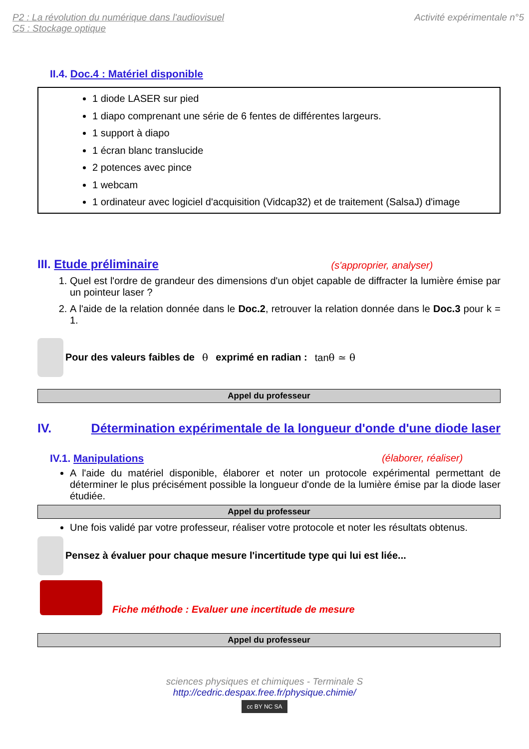P2 : La révolution du numérique dans l'audiovisuel
C5 : Stockage optique
Activité expérimentale n°5
II.4. Doc.4 : Matériel disponible
1 diode LASER sur pied
1 diapo comprenant une série de 6 fentes de différentes largeurs.
1 support à diapo
1 écran blanc translucide
2 potences avec pince
1 webcam
1 ordinateur avec logiciel d'acquisition (Vidcap32) et de traitement (SalsaJ) d'image
III. Etude préliminaire (s'approprier, analyser)
1. Quel est l'ordre de grandeur des dimensions d'un objet capable de diffracter la lumière émise par un pointeur laser ?
2. A l'aide de la relation donnée dans le Doc.2, retrouver la relation donnée dans le Doc.3 pour k = 1.
Pour des valeurs faibles de θ exprimé en radian : tanθ ≃ θ
Appel du professeur
IV. Détermination expérimentale de la longueur d'onde d'une diode laser
IV.1. Manipulations (élaborer, réaliser)
A l'aide du matériel disponible, élaborer et noter un protocole expérimental permettant de déterminer le plus précisément possible la longueur d'onde de la lumière émise par la diode laser étudiée.
Appel du professeur
Une fois validé par votre professeur, réaliser votre protocole et noter les résultats obtenus.
Pensez à évaluer pour chaque mesure l'incertitude type qui lui est liée...
Fiche méthode : Evaluer une incertitude de mesure
Appel du professeur
sciences physiques et chimiques - Terminale S
http://cedric.despax.free.fr/physique.chimie/
cc BY NC SA